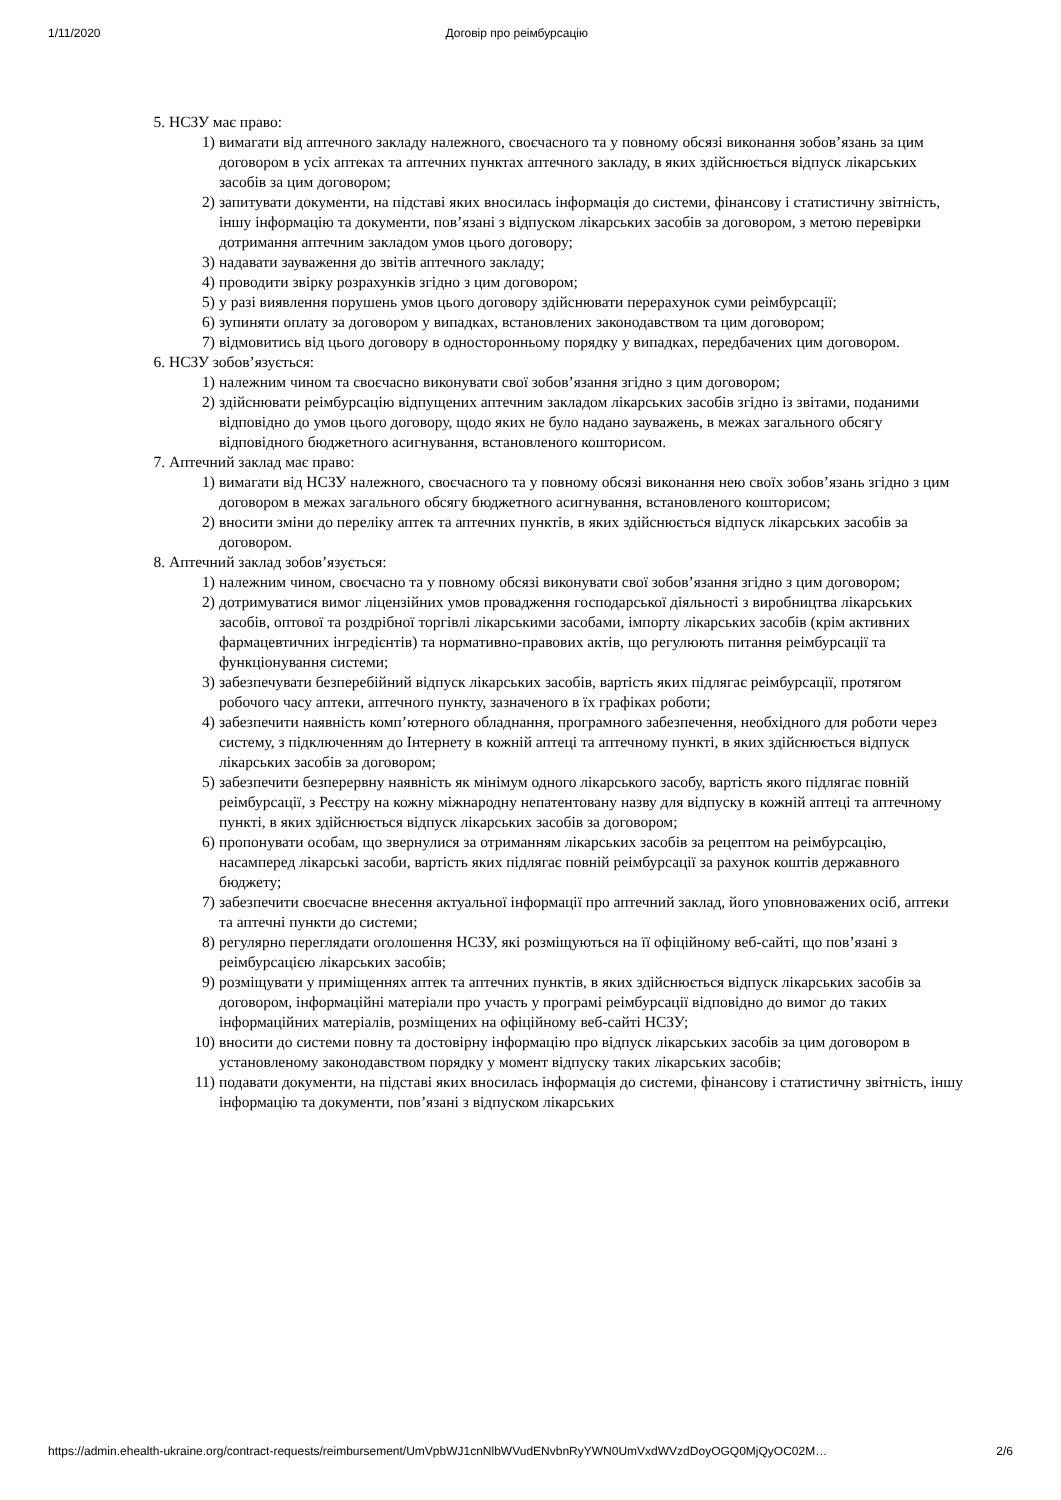1/11/2020 Договір про реімбурсацію
5. НСЗУ має право:
1) вимагати від аптечного закладу належного, своєчасного та у повному обсязі виконання зобов’язань за цим договором в усіх аптеках та аптечних пунктах аптечного закладу, в яких здійснюється відпуск лікарських засобів за цим договором;
2) запитувати документи, на підставі яких вносилась інформація до системи, фінансову і статистичну звітність, іншу інформацію та документи, пов’язані з відпуском лікарських засобів за договором, з метою перевірки дотримання аптечним закладом умов цього договору;
3) надавати зауваження до звітів аптечного закладу;
4) проводити звірку розрахунків згідно з цим договором;
5) у разі виявлення порушень умов цього договору здійснювати перерахунок суми реімбурсації;
6) зупиняти оплату за договором у випадках, встановлених законодавством та цим договором;
7) відмовитись від цього договору в односторонньому порядку у випадках, передбачених цим договором.
6. НСЗУ зобов’язується:
1) належним чином та своєчасно виконувати свої зобов’язання згідно з цим договором;
2) здійснювати реімбурсацію відпущених аптечним закладом лікарських засобів згідно із звітами, поданими відповідно до умов цього договору, щодо яких не було надано зауважень, в межах загального обсягу відповідного бюджетного асигнування, встановленого кошторисом.
7. Аптечний заклад має право:
1) вимагати від НСЗУ належного, своєчасного та у повному обсязі виконання нею своїх зобов’язань згідно з цим договором в межах загального обсягу бюджетного асигнування, встановленого кошторисом;
2) вносити зміни до переліку аптек та аптечних пунктів, в яких здійснюється відпуск лікарських засобів за договором.
8. Аптечний заклад зобов’язується:
1) належним чином, своєчасно та у повному обсязі виконувати свої зобов’язання згідно з цим договором;
2) дотримуватися вимог ліцензійних умов провадження господарської діяльності з виробництва лікарських засобів, оптової та роздрібної торгівлі лікарськими засобами, імпорту лікарських засобів (крім активних фармацевтичних інгредієнтів) та нормативно-правових актів, що регулюють питання реімбурсації та функціонування системи;
3) забезпечувати безперебійний відпуск лікарських засобів, вартість яких підлягає реімбурсації, протягом робочого часу аптеки, аптечного пункту, зазначеного в їх графіках роботи;
4) забезпечити наявність комп’ютерного обладнання, програмного забезпечення, необхідного для роботи через систему, з підключенням до Інтернету в кожній аптеці та аптечному пункті, в яких здійснюється відпуск лікарських засобів за договором;
5) забезпечити безперервну наявність як мінімум одного лікарського засобу, вартість якого підлягає повній реімбурсації, з Реєстру на кожну міжнародну непатентовану назву для відпуску в кожній аптеці та аптечному пункті, в яких здійснюється відпуск лікарських засобів за договором;
6) пропонувати особам, що звернулися за отриманням лікарських засобів за рецептом на реімбурсацію, насамперед лікарські засоби, вартість яких підлягає повній реімбурсації за рахунок коштів державного бюджету;
7) забезпечити своєчасне внесення актуальної інформації про аптечний заклад, його уповноважених осіб, аптеки та аптечні пункти до системи;
8) регулярно переглядати оголошення НСЗУ, які розміщуються на її офіційному веб-сайті, що пов’язані з реімбурсацією лікарських засобів;
9) розміщувати у приміщеннях аптек та аптечних пунктів, в яких здійснюється відпуск лікарських засобів за договором, інформаційні матеріали про участь у програмі реімбурсації відповідно до вимог до таких інформаційних матеріалів, розміщених на офіційному веб-сайті НСЗУ;
10) вносити до системи повну та достовірну інформацію про відпуск лікарських засобів за цим договором в установленому законодавством порядку у момент відпуску таких лікарських засобів;
11) подавати документи, на підставі яких вносилась інформація до системи, фінансову і статистичну звітність, іншу інформацію та документи, пов’язані з відпуском лікарських
https://admin.ehealth-ukraine.org/contract-requests/reimbursement/UmVpbWJ1cnNlbWVudENvbnRyYWN0UmVxdWVzdDoyOGQ0MjQyOC02M… 2/6